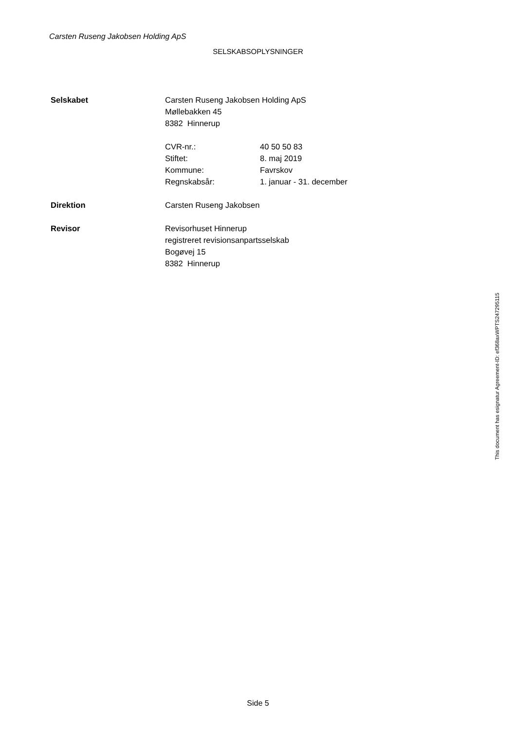Carsten Ruseng Jakobsen Holding ApS
SELSKABSOPLYSNINGER
Selskabet Carsten Ruseng Jakobsen Holding ApS
Møllebakken 45
8382 Hinnerup
CVR-nr.: 40 50 50 83
Stiftet: 8. maj 2019
Kommune: Favrskov
Regnskabsår: 1. januar - 31. december
Direktion Carsten Ruseng Jakobsen
Revisor Revisorhuset Hinnerup
registreret revisionsanpartsselskab
Bogøvej 15
8382 Hinnerup
This document has esignatur Agreement-ID: ef368axWPTS247295115
Side 5